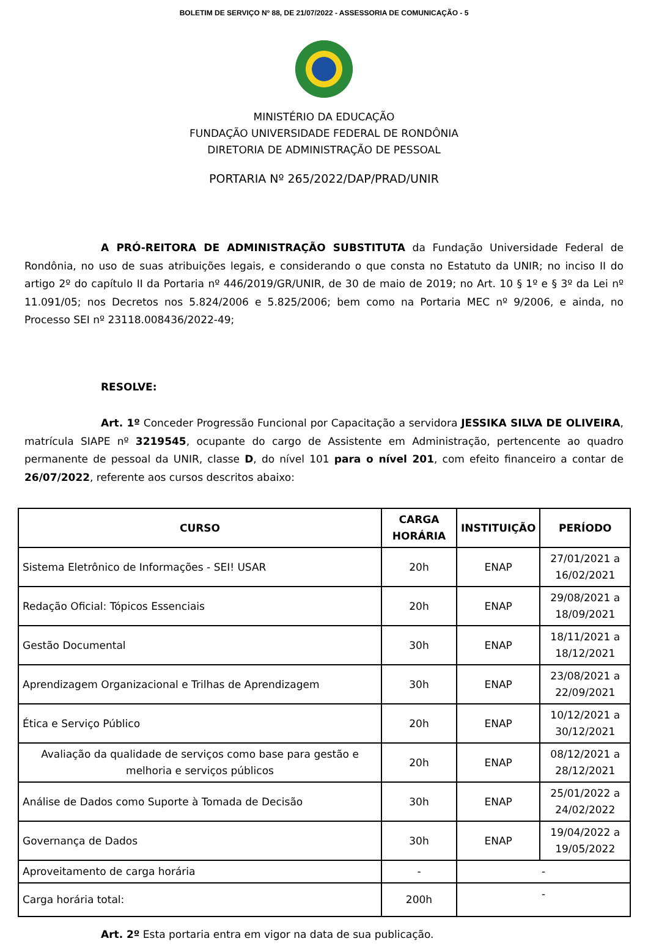BOLETIM DE SERVIÇO Nº 88, DE 21/07/2022 - ASSESSORIA DE COMUNICAÇÃO - 5
MINISTÉRIO DA EDUCAÇÃO
FUNDAÇÃO UNIVERSIDADE FEDERAL DE RONDÔNIA
DIRETORIA DE ADMINISTRAÇÃO DE PESSOAL
PORTARIA Nº 265/2022/DAP/PRAD/UNIR
A PRÓ-REITORA DE ADMINISTRAÇÃO SUBSTITUTA da Fundação Universidade Federal de Rondônia, no uso de suas atribuições legais, e considerando o que consta no Estatuto da UNIR; no inciso II do artigo 2º do capítulo II da Portaria nº 446/2019/GR/UNIR, de 30 de maio de 2019; no Art. 10 § 1º e § 3º da Lei nº 11.091/05; nos Decretos nos 5.824/2006 e 5.825/2006; bem como na Portaria MEC nº 9/2006, e ainda, no Processo SEI nº 23118.008436/2022-49;
RESOLVE:
Art. 1º Conceder Progressão Funcional por Capacitação a servidora JESSIKA SILVA DE OLIVEIRA, matrícula SIAPE nº 3219545, ocupante do cargo de Assistente em Administração, pertencente ao quadro permanente de pessoal da UNIR, classe D, do nível 101 para o nível 201, com efeito financeiro a contar de 26/07/2022, referente aos cursos descritos abaixo:
| CURSO | CARGA HORÁRIA | INSTITUIÇÃO | PERÍODO |
| --- | --- | --- | --- |
| Sistema Eletrônico de Informações - SEI! USAR | 20h | ENAP | 27/01/2021 a 16/02/2021 |
| Redação Oficial: Tópicos Essenciais | 20h | ENAP | 29/08/2021 a 18/09/2021 |
| Gestão Documental | 30h | ENAP | 18/11/2021 a 18/12/2021 |
| Aprendizagem Organizacional e Trilhas de Aprendizagem | 30h | ENAP | 23/08/2021 a 22/09/2021 |
| Ética e Serviço Público | 20h | ENAP | 10/12/2021 a 30/12/2021 |
| Avaliação da qualidade de serviços como base para gestão e melhoria e serviços públicos | 20h | ENAP | 08/12/2021 a 28/12/2021 |
| Análise de Dados como Suporte à Tomada de Decisão | 30h | ENAP | 25/01/2022 a 24/02/2022 |
| Governança de Dados | 30h | ENAP | 19/04/2022 a 19/05/2022 |
| Aproveitamento de carga horária | - | - | |
| Carga horária total: | 200h | - | |
Art. 2º Esta portaria entra em vigor na data de sua publicação.